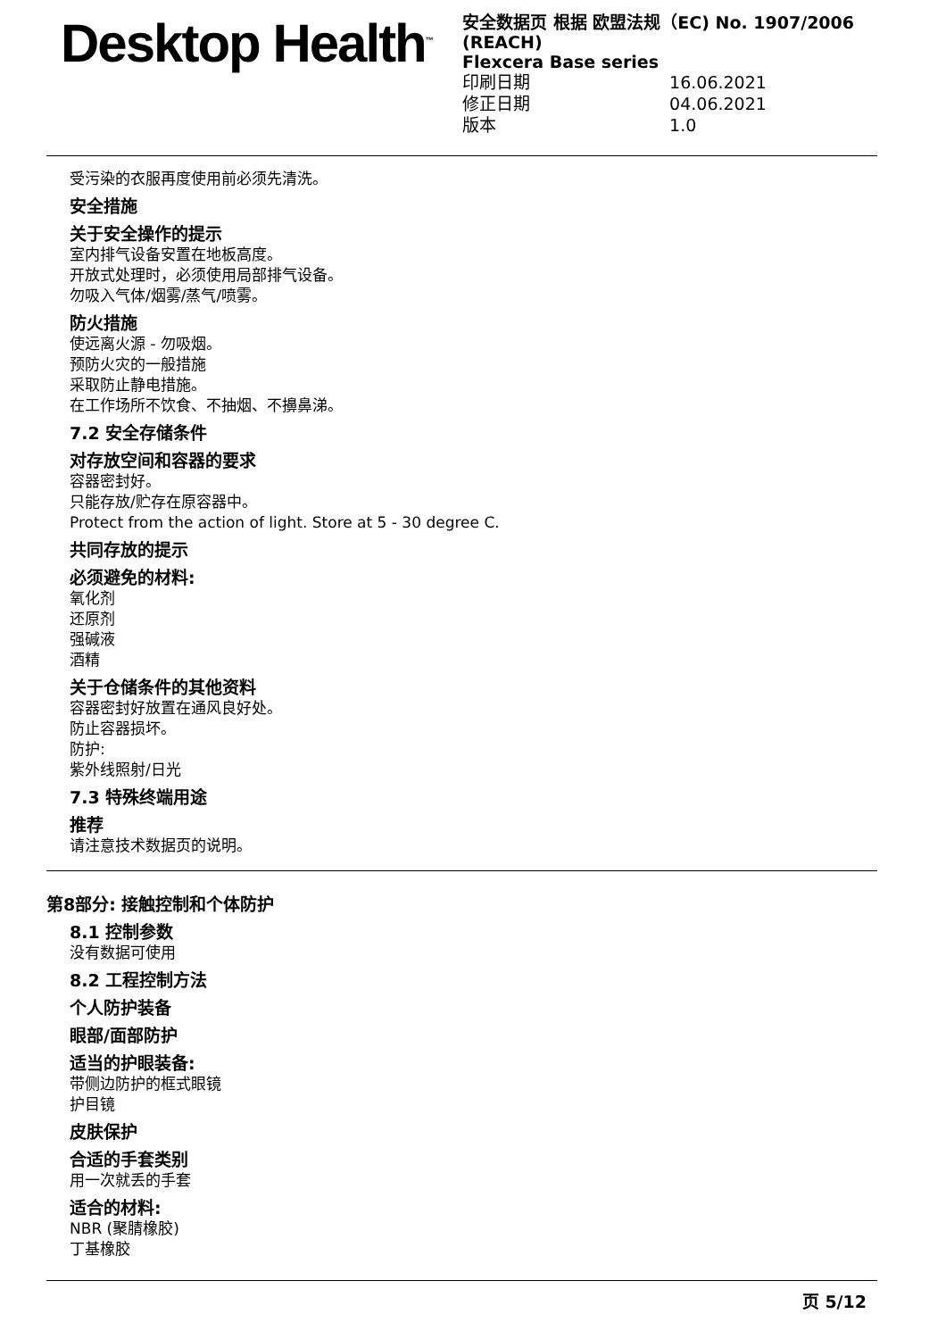Desktop Health<sup>™</sup>
安全数据页 根据 欧盟法规（EC) No. 1907/2006 (REACH)
Flexcera Base series
印刷日期 16.06.2021
修正日期 04.06.2021
版本 1.0
受污染的衣服再度使用前必须先清洗。
安全措施
关于安全操作的提示
室内排气设备安置在地板高度。
开放式处理时，必须使用局部排气设备。
勿吸入气体/烟雾/蒸气/喷雾。
防火措施
使远离火源 - 勿吸烟。
预防火灾的一般措施
采取防止静电措施。
在工作场所不饮食、不抽烟、不擤鼻涕。
7.2 安全存储条件
对存放空间和容器的要求
容器密封好。
只能存放/贮存在原容器中。
Protect from the action of light. Store at 5 - 30 degree C.
共同存放的提示
必须避免的材料:
氧化剂
还原剂
强碱液
酒精
关于仓储条件的其他资料
容器密封好放置在通风良好处。
防止容器损坏。
防护:
紫外线照射/日光
7.3 特殊终端用途
推荐
请注意技术数据页的说明。
第8部分: 接触控制和个体防护
8.1 控制参数
没有数据可使用
8.2 工程控制方法
个人防护装备
眼部/面部防护
适当的护眼装备:
带侧边防护的框式眼镜
护目镜
皮肤保护
合适的手套类别
用一次就丢的手套
适合的材料:
NBR (聚腈橡胶)
丁基橡胶
页 5/12